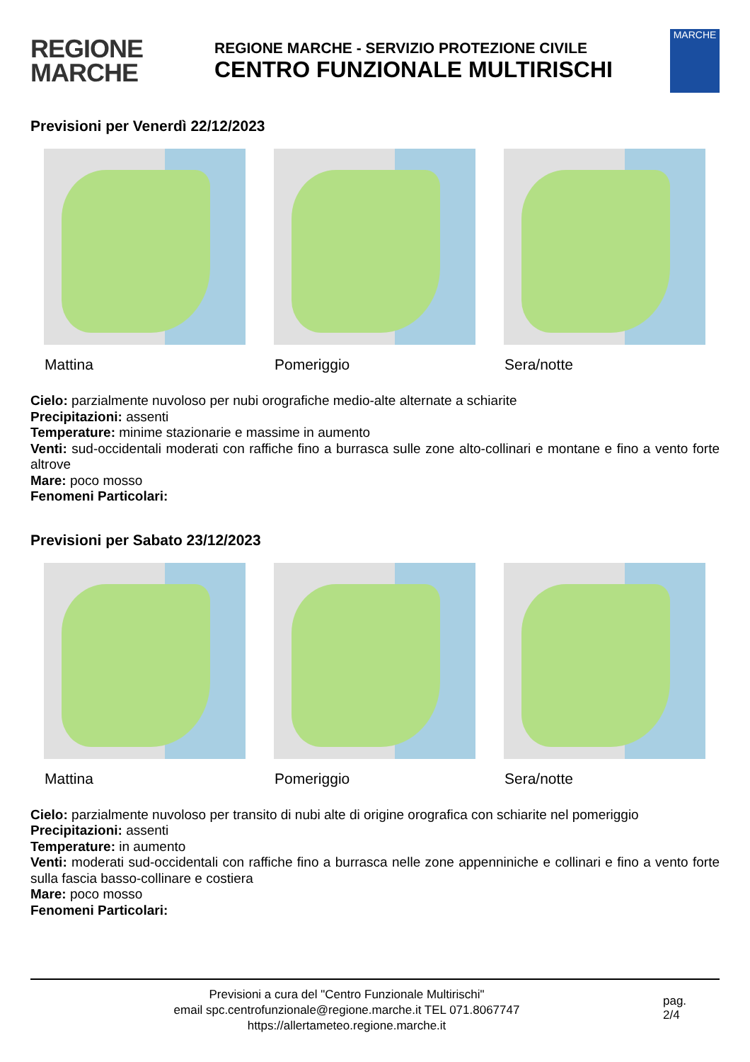REGIONE
MARCHE
REGIONE MARCHE - SERVIZIO PROTEZIONE CIVILE
CENTRO FUNZIONALE MULTIRISCHI
MARCHE
Previsioni per Venerdì 22/12/2023
Mattina Pomeriggio Sera/notte
Cielo: parzialmente nuvoloso per nubi orografiche medio-alte alternate a schiarite
Precipitazioni: assenti
Temperature: minime stazionarie e massime in aumento
Venti: sud-occidentali moderati con raffiche fino a burrasca sulle zone alto-collinari e montane e fino a vento forte altrove
Mare: poco mosso
Fenomeni Particolari:
Previsioni per Sabato 23/12/2023
Mattina Pomeriggio Sera/notte
Cielo: parzialmente nuvoloso per transito di nubi alte di origine orografica con schiarite nel pomeriggio
Precipitazioni: assenti
Temperature: in aumento
Venti: moderati sud-occidentali con raffiche fino a burrasca nelle zone appenniniche e collinari e fino a vento forte sulla fascia basso-collinare e costiera
Mare: poco mosso
Fenomeni Particolari:
Previsioni a cura del "Centro Funzionale Multirischi"
email spc.centrofunzionale@regione.marche.it TEL 071.8067747
https://allertameteo.regione.marche.it
pag.
2/4